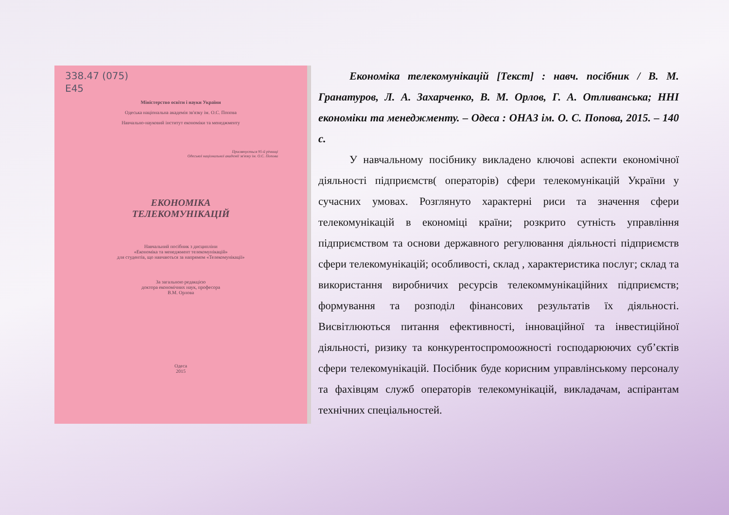338.47 (075)
E45
Міністерство освіти і науки України
Одеська національна академія зв'язку ім. О.С. Попова
Навчально-науковий інститут економіки та менеджменту
Присвячується 95-й річниці
Одеської національної академії зв'язку ім. О.С. Попова
ЕКОНОМІКА
ТЕЛЕКОМУНІКАЦІЙ
Навчальний посібник з дисципліни
«Економіка та менеджмент телекомунікацій»
для студентів, що навчаються за напрямом «Телекомунікації»
За загальною редакцією
доктора економічних наук, професора
В.М. Орлова
Одеса
2015
Економіка телекомунікацій [Текст] : навч. посібник / В. М. Гранатуров, Л. А. Захарченко, В. М. Орлов, Г. А. Отливанська; ННІ економіки та менеджменту. – Одеса : ОНАЗ ім. О. С. Попова, 2015. – 140 с.
У навчальному посібнику викладено ключові аспекти економічної діяльності підприємств( операторів) сфери телекомунікацій України у сучасних умовах. Розглянуто характерні риси та значення сфери телекомунікацій в економіці країни; розкрито сутність управління підприємством та основи державного регулювання діяльності підприємств сфери телекомунікацій; особливості, склад , характеристика послуг; склад та використання виробничих ресурсів телекоммунікаційних підприємств; формування та розподіл фінансових результатів їх діяльності. Висвітлюються питання ефективності, інноваційної та інвестиційної діяльності, ризику та конкурентоспромоожності господарюючих суб’єктів сфери телекомунікацій. Посібник буде корисним управлінському персоналу та фахівцям служб операторів телекомунікацій, викладачам, аспірантам технічних спеціальностей.